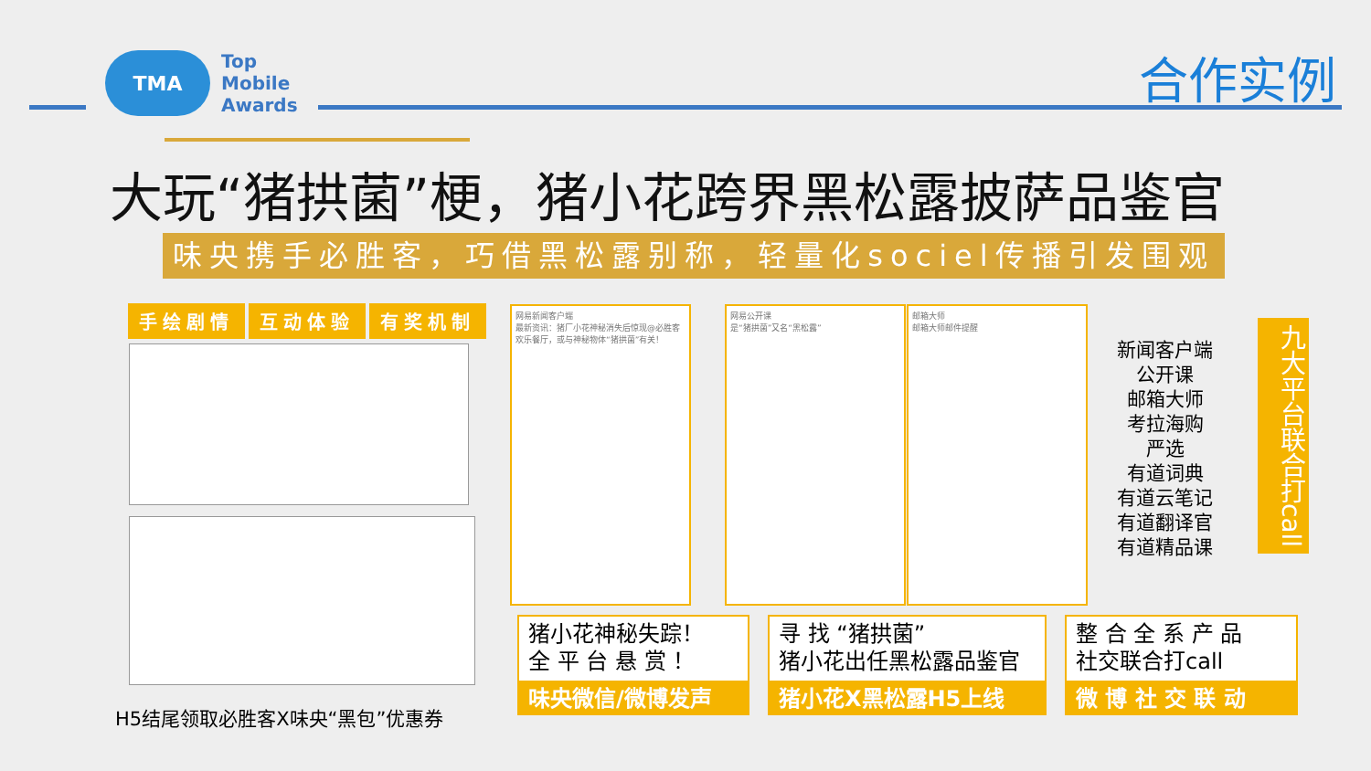TMA
Top
Mobile
Awards
合作实例
大玩“猪拱菌”梗，猪小花跨界黑松露披萨品鉴官
味央携手必胜客，巧借黑松露别称，轻量化sociel传播引发围观
手绘剧情 互动体验 有奖机制
H5结尾领取必胜客X味央“黑包”优惠券
网易新闻客户端
最新资讯：猪厂小花神秘消失后惊现@必胜客欢乐餐厅，或与神秘物体“猪拱菌”有关！
网易公开课
是“猪拱菌”又名“黑松露”
邮箱大师
邮箱大师邮件提醒
新闻客户端
公开课
邮箱大师
考拉海购
严选
有道词典
有道云笔记
有道翻译官
有道精品课
九大平台联合打call
猪小花神秘失踪！
全 平 台 悬 赏 ！
味央微信/微博发声
寻 找 “猪拱菌”
猪小花出任黑松露品鉴官
猪小花X黑松露H5上线
整 合 全 系 产 品
社交联合打call
微 博 社 交 联 动